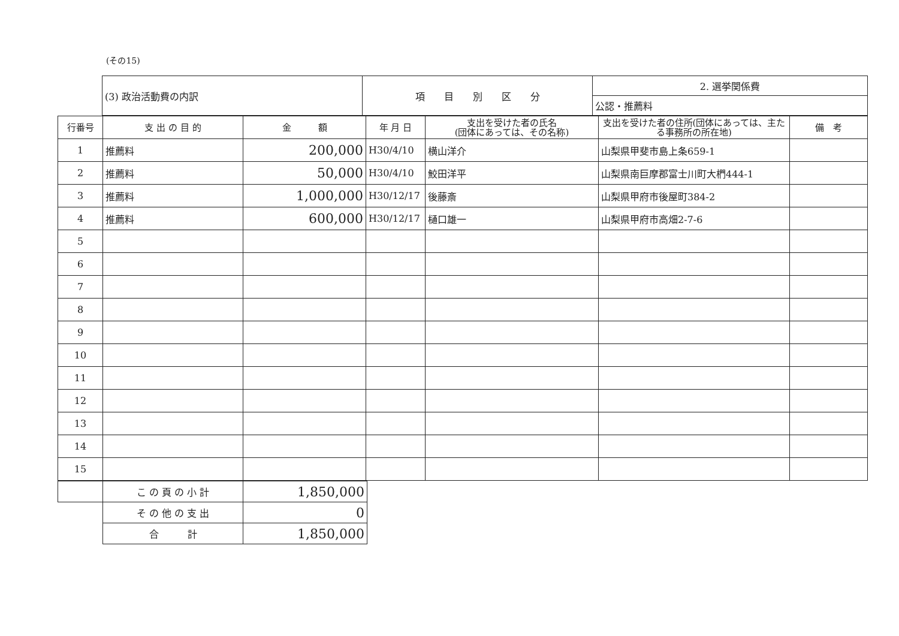(その15)
| | (3) 政治活動費の内訳 | 項 目 別 区 分 | 2. 選挙関係費 |
| | | | 公認・推薦料 |
| 行番号 | 支 出 の 目 的 | 金 額 | 年 月 日 | 支出を受けた者の氏名 (団体にあっては、その名称) | 支出を受けた者の住所(団体にあっては、主たる事務所の所在地) | 備 考 |
| --- | --- | --- | --- | --- | --- | --- |
| 1 | 推薦料 | 200,000 | H30/4/10 | 横山洋介 | 山梨県甲斐市島上条659-1 | |
| 2 | 推薦料 | 50,000 | H30/4/10 | 鮫田洋平 | 山梨県南巨摩郡富士川町大椚444-1 | |
| 3 | 推薦料 | 1,000,000 | H30/12/17 | 後藤斎 | 山梨県甲府市後屋町384-2 | |
| 4 | 推薦料 | 600,000 | H30/12/17 | 樋口雄一 | 山梨県甲府市高畑2-7-6 | |
| 5 | | | | | | |
| 6 | | | | | | |
| 7 | | | | | | |
| 8 | | | | | | |
| 9 | | | | | | |
| 10 | | | | | | |
| 11 | | | | | | |
| 12 | | | | | | |
| 13 | | | | | | |
| 14 | | | | | | |
| 15 | | | | | | |
| | こ の 頁 の 小 計 | 1,850,000 |
| | そ の 他 の 支 出 | 0 |
| | 合 計 | 1,850,000 |